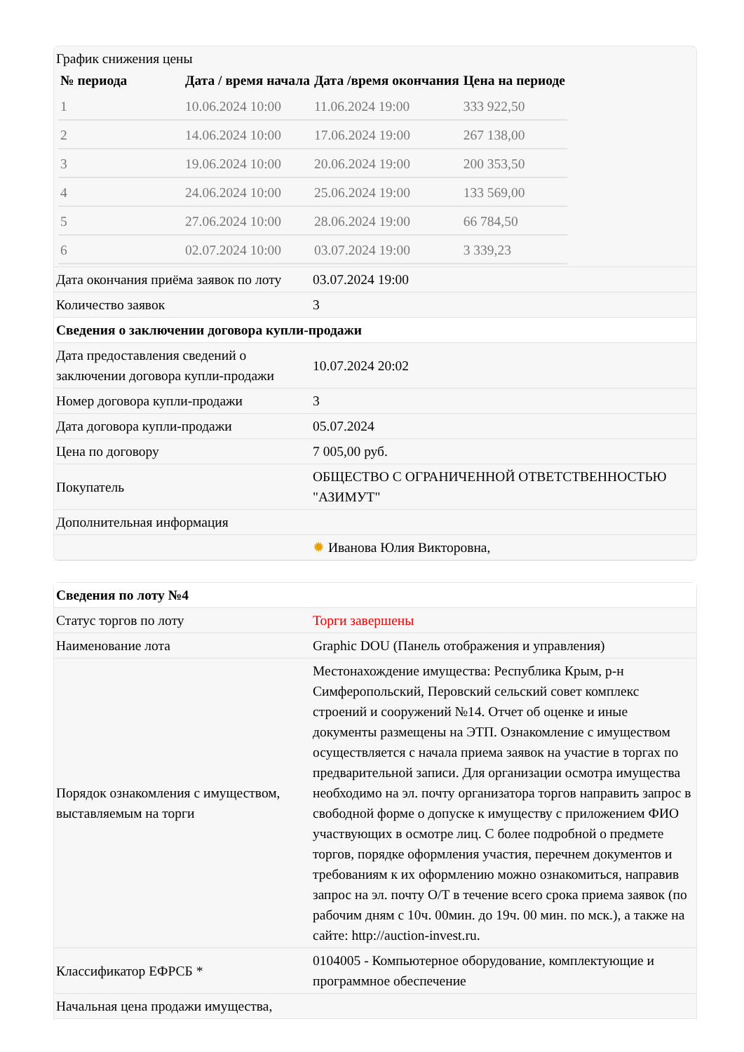| График снижения цены / № периода / Дата / время начала / Дата /время окончания / Цена на периоде / / --- / --- / --- / --- / / 1 / 10.06.2024 10:00 / 11.06.2024 19:00 / 333 922,50 / / 2 / 14.06.2024 10:00 / 17.06.2024 19:00 / 267 138,00 / / 3 / 19.06.2024 10:00 / 20.06.2024 19:00 / 200 353,50 / / 4 / 24.06.2024 10:00 / 25.06.2024 19:00 / 133 569,00 / / 5 / 27.06.2024 10:00 / 28.06.2024 19:00 / 66 784,50 / / 6 / 02.07.2024 10:00 / 03.07.2024 19:00 / 3 339,23 / | |
| Дата окончания приёма заявок по лоту | 03.07.2024 19:00 |
| Количество заявок | 3 |
| Сведения о заключении договора купли-продажи | |
| Дата предоставления сведений о заключении договора купли-продажи | 10.07.2024 20:02 |
| Номер договора купли-продажи | 3 |
| Дата договора купли-продажи | 05.07.2024 |
| Цена по договору | 7 005,00 руб. |
| Покупатель | ОБЩЕСТВО С ОГРАНИЧЕННОЙ ОТВЕТСТВЕННОСТЬЮ "АЗИМУТ" |
| Дополнительная информация | |
| | ✹ Иванова Юлия Викторовна, |
| Сведения по лоту №4 | |
| Статус торгов по лоту | Торги завершены |
| Наименование лота | Graphic DOU (Панель отображения и управления) |
| Порядок ознакомления с имуществом, выставляемым на торги | Местонахождение имущества: Республика Крым, р-н Симферопольский, Перовский сельский совет комплекс строений и сооружений №14. Отчет об оценке и иные документы размещены на ЭТП. Ознакомление с имуществом осуществляется с начала приема заявок на участие в торгах по предварительной записи. Для организации осмотра имущества необходимо на эл. почту организатора торгов направить запрос в свободной форме о допуске к имуществу с приложением ФИО участвующих в осмотре лиц. С более подробной о предмете торгов, порядке оформления участия, перечнем документов и требованиям к их оформлению можно ознакомиться, направив запрос на эл. почту О/Т в течение всего срока приема заявок (по рабочим дням с 10ч. 00мин. до 19ч. 00 мин. по мск.), а также на сайте: http://auction-invest.ru. |
| Классификатор ЕФРСБ * | 0104005 - Компьютерное оборудование, комплектующие и программное обеспечение |
| Начальная цена продажи имущества, | |